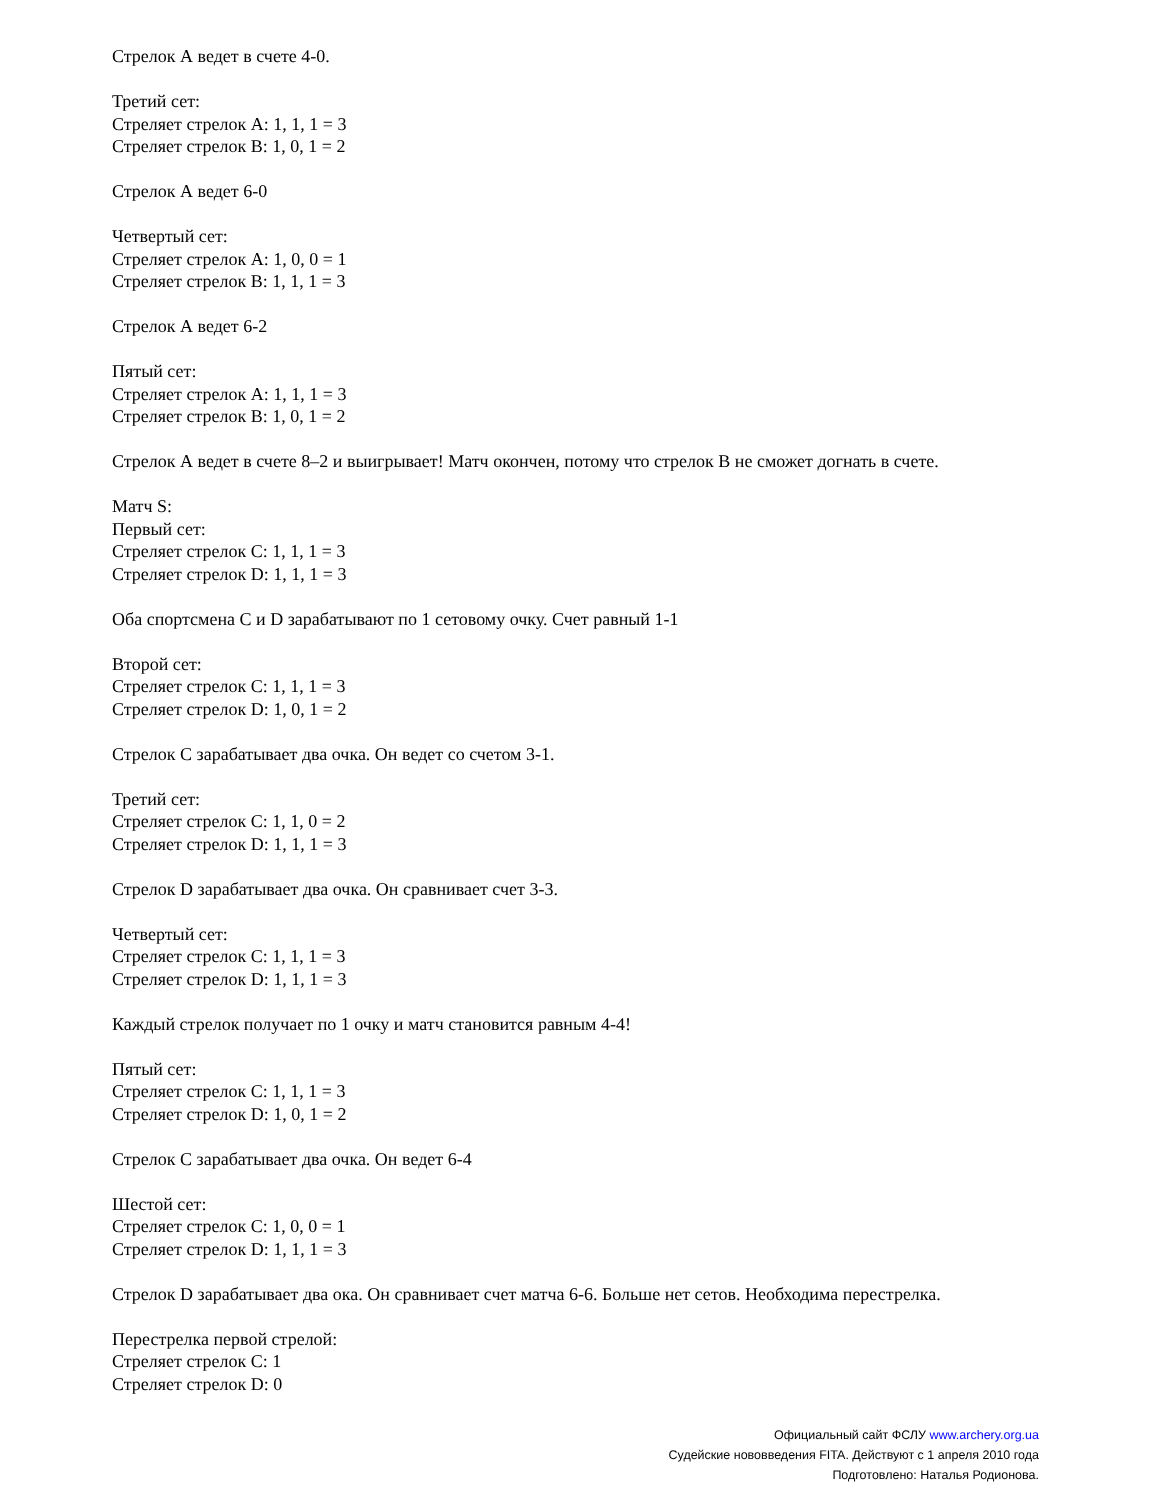Стрелок А ведет в счете 4-0.
Третий сет:
Стреляет стрелок A: 1, 1, 1 = 3
Стреляет стрелок B: 1, 0, 1 = 2
Стрелок А ведет 6-0
Четвертый сет:
Стреляет стрелок A: 1, 0, 0 = 1
Стреляет стрелок B: 1, 1, 1 = 3
Стрелок А ведет 6-2
Пятый сет:
Стреляет стрелок A: 1, 1, 1 = 3
Стреляет стрелок B: 1, 0, 1 = 2
Стрелок А ведет в счете 8–2 и выигрывает! Матч окончен, потому что стрелок В не сможет догнать в счете.
Матч S:
Первый сет:
Стреляет стрелок C: 1, 1, 1 = 3
Стреляет стрелок D: 1, 1, 1 = 3
Оба спортсмена C и D зарабатывают по 1 сетовому очку. Счет равный 1-1
Второй сет:
Стреляет стрелок C: 1, 1, 1 = 3
Стреляет стрелок D: 1, 0, 1 = 2
Стрелок C зарабатывает два очка. Он ведет со счетом 3-1.
Третий сет:
Стреляет стрелок C: 1, 1, 0 = 2
Стреляет стрелок D: 1, 1, 1 = 3
Стрелок D зарабатывает два очка. Он сравнивает счет 3-3.
Четвертый сет:
Стреляет стрелок C: 1, 1, 1 = 3
Стреляет стрелок D: 1, 1, 1 = 3
Каждый стрелок получает по 1 очку и матч становится равным 4-4!
Пятый сет:
Стреляет стрелок C: 1, 1, 1 = 3
Стреляет стрелок D: 1, 0, 1 = 2
Стрелок C зарабатывает два очка. Он ведет 6-4
Шестой сет:
Стреляет стрелок C: 1, 0, 0 = 1
Стреляет стрелок D: 1, 1, 1 = 3
Стрелок D зарабатывает два ока. Он сравнивает счет матча 6-6. Больше нет сетов. Необходима перестрелка.
Перестрелка первой стрелой:
Стреляет стрелок C: 1
Стреляет стрелок D: 0
Официальный сайт ФСЛУ www.archery.org.ua
Судейские нововведения FITA. Действуют с 1 апреля 2010 года
Подготовлено: Наталья Родионова.